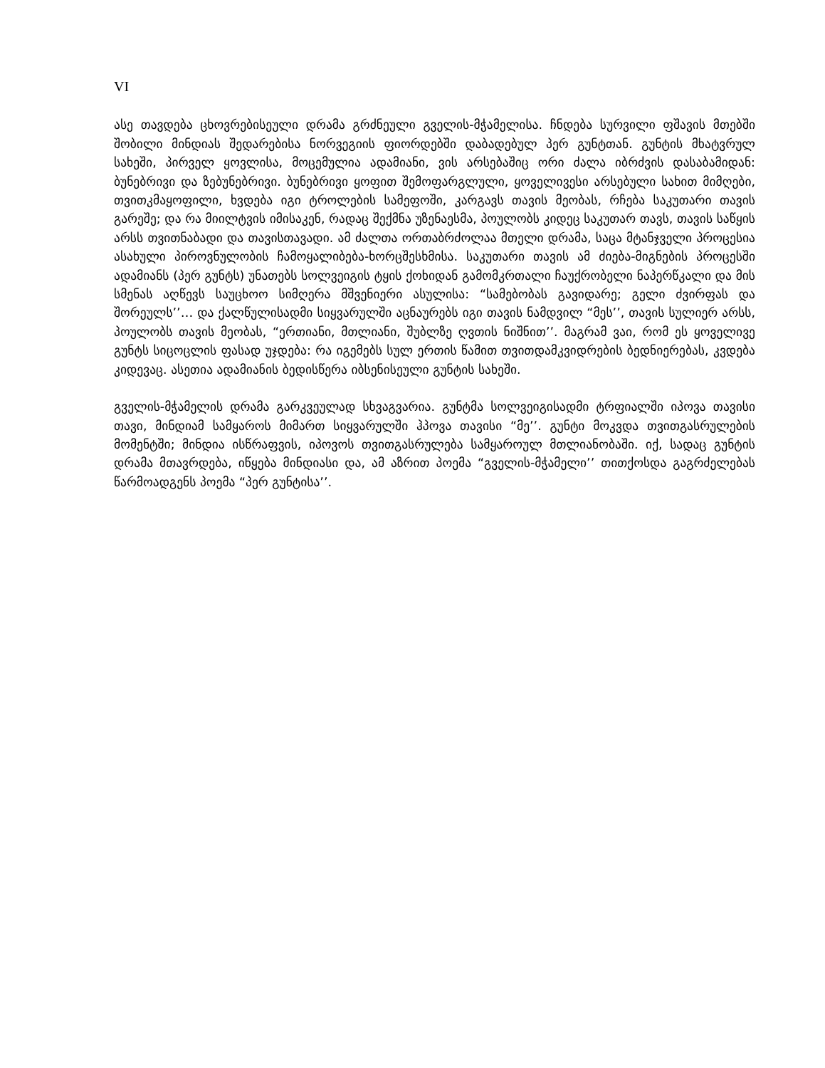VI
ასე თავდება ცხოვრებისეული დრამა გრძნეული გველის-მჭამელისა. ჩნდება სურვილი ფშავის მთებში შობილი მინდიას შედარებისა ნორვეგიის ფიორდებში დაბადებულ პერ გუნტთან. გუნტის მხატვრულ სახეში, პირველ ყოვლისა, მოცემულია ადამიანი, ვის არსებაშიც ორი ძალა იბრძვის დასაბამიდან: ბუნებრივი და ზებუნებრივი. ბუნებრივი ყოფით შემოფარგლული, ყოველივესი არსებული სახით მიმღები, თვითკმაყოფილი, ხვდება იგი ტროლების სამეფოში, კარგავს თავის მეობას, რჩება საკუთარი თავის გარეშე; და რა მიილტვის იმისაკენ, რადაც შექმნა უზენაესმა, პოულობს კიდეც საკუთარ თავს, თავის საწყის არსს თვითნაბადი და თავისთავადი. ამ ძალთა ორთაბრძოლაა მთელი დრამა, საცა მტანჯველი პროცესია ასახული პიროვნულობის ჩამოყალიბება-ხორცშესხმისა. საკუთარი თავის ამ ძიება-მიგნების პროცესში ადამიანს (პერ გუნტს) უნათებს სოლვეიგის ტყის ქოხიდან გამომკრთალი ჩაუქრობელი ნაპერწკალი და მის სმენას აღწევს საუცხოო სიმღერა მშვენიერი ასულისა: “სამებობას გავიდარე; გელი ძვირფას და შორეულს’’… და ქალწულისადმი სიყვარულში აცნაურებს იგი თავის ნამდვილ “მეს’’, თავის სულიერ არსს, პოულობს თავის მეობას, “ერთიანი, მთლიანი, შუბლზე ღვთის ნიშნით’’. მაგრამ ვაი, რომ ეს ყოველივე გუნტს სიცოცლის ფასად უჯდება: რა იგემებს სულ ერთის წამით თვითდამკვიდრების ბედნიერებას, კვდება კიდევაც. ასეთია ადამიანის ბედისწერა იბსენისეული გუნტის სახეში.
გველის-მჭამელის დრამა გარკვეულად სხვაგვარია. გუნტმა სოლვეიგისადმი ტრფიალში იპოვა თავისი თავი, მინდიამ სამყაროს მიმართ სიყვარულში ჰპოვა თავისი “მე’’. გუნტი მოკვდა თვითგასრულების მომენტში; მინდია ისწრაფვის, იპოვოს თვითგასრულება სამყაროულ მთლიანობაში. იქ, სადაც გუნტის დრამა მთავრდება, იწყება მინდიასი და, ამ აზრით პოემა “გველის-მჭამელი’’ თითქოსდა გაგრძელებას წარმოადგენს პოემა “პერ გუნტისა’’.